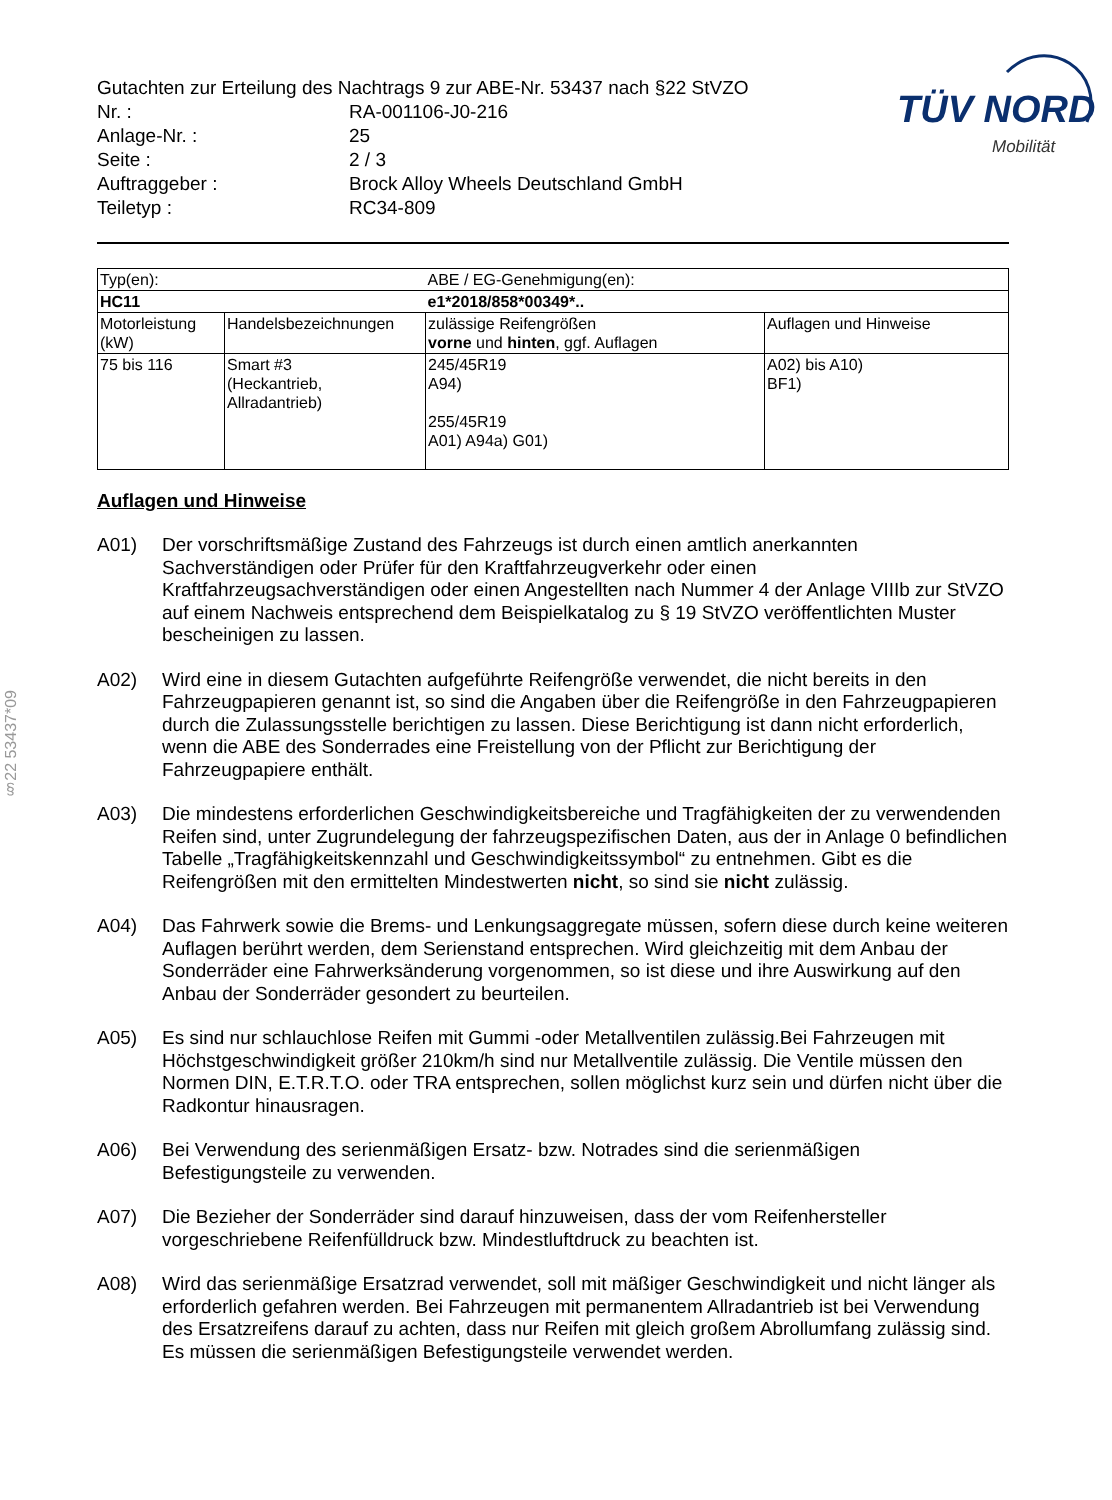§22 53437*09
TÜV NORD
Mobilität
Gutachten zur Erteilung des Nachtrags 9 zur ABE-Nr. 53437 nach §22 StVZO
Nr. :
RA-001106-J0-216
Anlage-Nr. :
25
Seite :
2 / 3
Auftraggeber :
Brock Alloy Wheels Deutschland GmbH
Teiletyp :
RC34-809
| Typ(en): | | ABE / EG-Genehmigung(en): | |
| HC11 | | e1*2018/858*00349*.. | |
| Motorleistung (kW) | Handelsbezeichnungen | zulässige Reifengrößen vorne und hinten , ggf. Auflagen | Auflagen und Hinweise |
| 75 bis 116 | Smart #3 (Heckantrieb, Allradantrieb) | 245/45R19 A94) 255/45R19 A01) A94a) G01) | A02) bis A10) BF1) |
Auflagen und Hinweise
A01)
Der vorschriftsmäßige Zustand des Fahrzeugs ist durch einen amtlich anerkannten Sachverständigen oder Prüfer für den Kraftfahrzeugverkehr oder einen Kraftfahrzeugsachverständigen oder einen Angestellten nach Nummer 4 der Anlage VIIIb zur StVZO auf einem Nachweis entsprechend dem Beispielkatalog zu § 19 StVZO veröffentlichten Muster bescheinigen zu lassen.
A02)
Wird eine in diesem Gutachten aufgeführte Reifengröße verwendet, die nicht bereits in den Fahrzeugpapieren genannt ist, so sind die Angaben über die Reifengröße in den Fahrzeugpapieren durch die Zulassungsstelle berichtigen zu lassen. Diese Berichtigung ist dann nicht erforderlich, wenn die ABE des Sonderrades eine Freistellung von der Pflicht zur Berichtigung der Fahrzeugpapiere enthält.
A03)
Die mindestens erforderlichen Geschwindigkeitsbereiche und Tragfähigkeiten der zu verwendenden Reifen sind, unter Zugrundelegung der fahrzeugspezifischen Daten, aus der in Anlage 0 befindlichen Tabelle „Tragfähigkeitskennzahl und Geschwindigkeitssymbol“ zu entnehmen. Gibt es die Reifengrößen mit den ermittelten Mindestwerten nicht, so sind sie nicht zulässig.
A04)
Das Fahrwerk sowie die Brems- und Lenkungsaggregate müssen, sofern diese durch keine weiteren Auflagen berührt werden, dem Serienstand entsprechen. Wird gleichzeitig mit dem Anbau der Sonderräder eine Fahrwerksänderung vorgenommen, so ist diese und ihre Auswirkung auf den Anbau der Sonderräder gesondert zu beurteilen.
A05)
Es sind nur schlauchlose Reifen mit Gummi -oder Metallventilen zulässig.Bei Fahrzeugen mit Höchstgeschwindigkeit größer 210km/h sind nur Metallventile zulässig. Die Ventile müssen den Normen DIN, E.T.R.T.O. oder TRA entsprechen, sollen möglichst kurz sein und dürfen nicht über die Radkontur hinausragen.
A06)
Bei Verwendung des serienmäßigen Ersatz- bzw. Notrades sind die serienmäßigen Befestigungsteile zu verwenden.
A07)
Die Bezieher der Sonderräder sind darauf hinzuweisen, dass der vom Reifenhersteller vorgeschriebene Reifenfülldruck bzw. Mindestluftdruck zu beachten ist.
A08)
Wird das serienmäßige Ersatzrad verwendet, soll mit mäßiger Geschwindigkeit und nicht länger als erforderlich gefahren werden. Bei Fahrzeugen mit permanentem Allradantrieb ist bei Verwendung des Ersatzreifens darauf zu achten, dass nur Reifen mit gleich großem Abrollumfang zulässig sind. Es müssen die serienmäßigen Befestigungsteile verwendet werden.